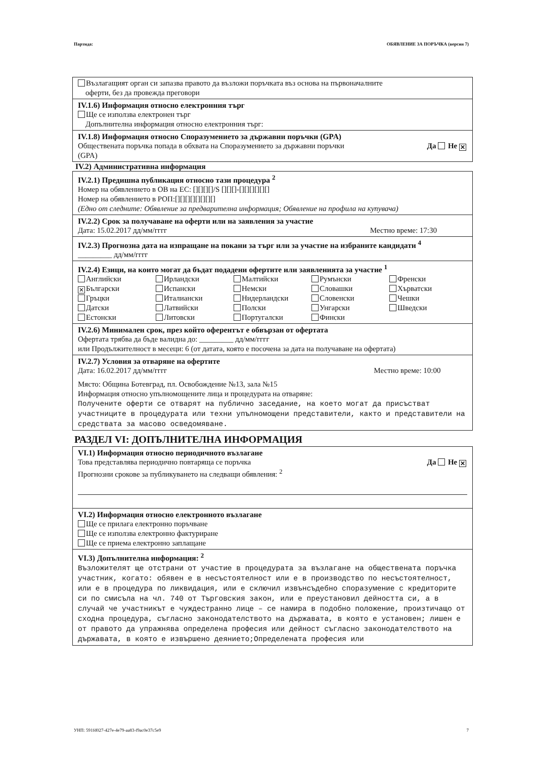Партида: ОБЯВЛЕНИЕ ЗА ПОРЪЧКА (версия 7)
Възлагащият орган си запазва правото да възложи поръчката въз основа на първоначалните
оферти, без да провежда преговори
IV.1.6) Информация относно електронния търг
Ще се използва електронен търг
Допълнителна информация относно електронния търг:
IV.1.8) Информация относно Споразумението за държавни поръчки (GPA)
Обществената поръчка попада в обхвата на Споразумението за държавни поръчки
(GPA) Да Не ✕
IV.2) Административна информация
IV.2.1) Предишна публикация относно тази процедура <sup>2</sup>
Номер на обявлението в ОВ на ЕС: [][][][]/S [][][]-[][][][][][]
Номер на обявлението в РОП:[][][][][][][][]
(Едно от следните: Обявление за предварителна информация; Обявление на профила на купувача)
IV.2.2) Срок за получаване на оферти или на заявления за участие
Дата: 15.02.2017 дд/мм/гггг Местно време: 17:30
IV.2.3) Прогнозна дата на изпращане на покани за търг или за участие на избраните кандидати <sup>4</sup>
_________ дд/мм/гггг
IV.2.4) Езици, на които могат да бъдат подадени офертите или заявленията за участие <sup>1</sup>
Английски Ирландски Малтийски Румънски Френски ✕ Български Испански Немски Словашки Хърватски Гръцки Италиански Нидерландски Словенски Чешки Датски Латвийски Полски Унгарски Шведски Естонски Литовски Португалски Фински
IV.2.6) Минимален срок, през който оферентът е обвързан от офертата
Офертата трябва да бъде валидна до: _________ дд/мм/гггг
или Продължителност в месеци: 6 (от датата, която е посочена за дата на получаване на офертата)
IV.2.7) Условия за отваряне на офертите
Дата: 16.02.2017 дд/мм/гггг Местно време: 10:00
Място: Община Ботевград, пл. Освобождение №13, зала №15
Информация относно упълномощените лица и процедурата на отваряне:
Получените оферти се отварят на публично заседание, на което могат да присъстват участниците в процедурата или техни упълномощени представители, както и представители на средствата за масово осведомяване.
РАЗДЕЛ VI: ДОПЪЛНИТЕЛНА ИНФОРМАЦИЯ
VI.1) Информация относно периодичното възлагане
Това представлява периодично повтаряща се поръчка Да Не ✕
Прогнозни срокове за публикуването на следващи обявления: <sup>2</sup>
VI.2) Информация относно електронното възлагане
Ще се прилага електронно поръчване
Ще се използва електронно фактуриране
Ще се приема електронно заплащане
VI.3) Допълнителна информация: <sup>2</sup>
Възложителят ще отстрани от участие в процедурата за възлагане на обществената поръчка участник, когато: обявен е в несъстоятелност или е в производство по несъстоятелност, или е в процедура по ликвидация, или е сключил извънсъдебно споразумение с кредиторите си по смисъла на чл. 740 от Търговския закон, или е преустановил дейността си, а в случай че участникът е чуждестранно лице – се намира в подобно положение, произтичащо от сходна процедура, съгласно законодателството на държавата, в която е установен; лишен е от правото да упражнява определена професия или дейност съгласно законодателството на държавата, в която е извършено деянието;Определената професия или
УНП: 591fd027-427e-4e79-aa83-f9ac0e37c5e9 7